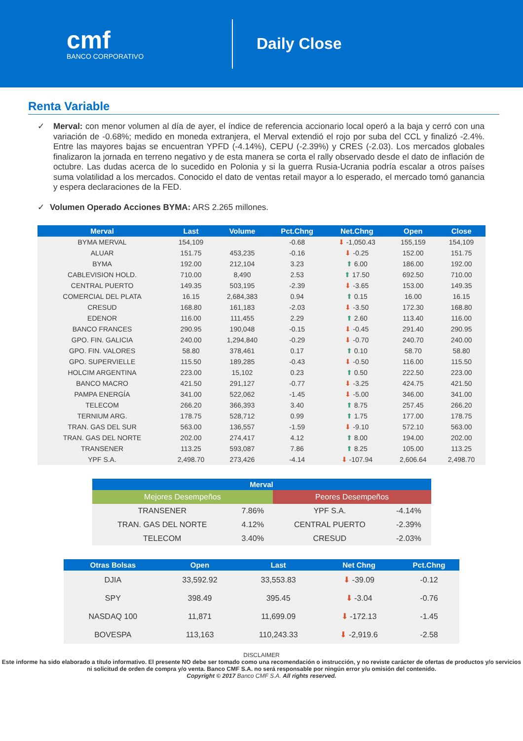cmf
BANCO CORPORATIVO
Daily Close
Renta Variable
✓ Merval: con menor volumen al día de ayer, el índice de referencia accionario local operó a la baja y cerró con una variación de -0.68%; medido en moneda extranjera, el Merval extendió el rojo por suba del CCL y finalizó -2.4%. Entre las mayores bajas se encuentran YPFD (-4.14%), CEPU (-2.39%) y CRES (-2.03). Los mercados globales finalizaron la jornada en terreno negativo y de esta manera se corta el rally observado desde el dato de inflación de octubre. Las dudas acerca de lo sucedido en Polonia y si la guerra Rusia-Ucrania podría escalar a otros países suma volatilidad a los mercados. Conocido el dato de ventas retail mayor a lo esperado, el mercado tomó ganancia y espera declaraciones de la FED.
✓ Volumen Operado Acciones BYMA: ARS 2.265 millones.
| Merval | Last | Volume | Pct.Chng | Net.Chng | Open | Close |
| --- | --- | --- | --- | --- | --- | --- |
| BYMA MERVAL | 154,109 | | -0.68 | ⬇ -1,050.43 | 155,159 | 154,109 |
| ALUAR | 151.75 | 453,235 | -0.16 | ⬇ -0.25 | 152.00 | 151.75 |
| BYMA | 192.00 | 212,104 | 3.23 | ⬆ 6.00 | 186.00 | 192.00 |
| CABLEVISION HOLD. | 710.00 | 8,490 | 2.53 | ⬆ 17.50 | 692.50 | 710.00 |
| CENTRAL PUERTO | 149.35 | 503,195 | -2.39 | ⬇ -3.65 | 153.00 | 149.35 |
| COMERCIAL DEL PLATA | 16.15 | 2,684,383 | 0.94 | ⬆ 0.15 | 16.00 | 16.15 |
| CRESUD | 168.80 | 161,183 | -2.03 | ⬇ -3.50 | 172.30 | 168.80 |
| EDENOR | 116.00 | 111,455 | 2.29 | ⬆ 2.60 | 113.40 | 116.00 |
| BANCO FRANCES | 290.95 | 190,048 | -0.15 | ⬇ -0.45 | 291.40 | 290.95 |
| GPO. FIN. GALICIA | 240.00 | 1,294,840 | -0.29 | ⬇ -0.70 | 240.70 | 240.00 |
| GPO. FIN. VALORES | 58.80 | 378,461 | 0.17 | ⬆ 0.10 | 58.70 | 58.80 |
| GPO. SUPERVIELLE | 115.50 | 189,285 | -0.43 | ⬇ -0.50 | 116.00 | 115.50 |
| HOLCIM ARGENTINA | 223.00 | 15,102 | 0.23 | ⬆ 0.50 | 222.50 | 223.00 |
| BANCO MACRO | 421.50 | 291,127 | -0.77 | ⬇ -3.25 | 424.75 | 421.50 |
| PAMPA ENERGÍA | 341.00 | 522,062 | -1.45 | ⬇ -5.00 | 346.00 | 341.00 |
| TELECOM | 266.20 | 366,393 | 3.40 | ⬆ 8.75 | 257.45 | 266.20 |
| TERNIUM ARG. | 178.75 | 528,712 | 0.99 | ⬆ 1.75 | 177.00 | 178.75 |
| TRAN. GAS DEL SUR | 563.00 | 136,557 | -1.59 | ⬇ -9.10 | 572.10 | 563.00 |
| TRAN. GAS DEL NORTE | 202.00 | 274,417 | 4.12 | ⬆ 8.00 | 194.00 | 202.00 |
| TRANSENER | 113.25 | 593,087 | 7.86 | ⬆ 8.25 | 105.00 | 113.25 |
| YPF S.A. | 2,498.70 | 273,426 | -4.14 | ⬇ -107.94 | 2,606.64 | 2,498.70 |
| Merval | | | |
| --- | --- | --- | --- |
| Mejores Desempeños | | Peores Desempeños | |
| TRANSENER | 7.86% | YPF S.A. | -4.14% |
| TRAN. GAS DEL NORTE | 4.12% | CENTRAL PUERTO | -2.39% |
| TELECOM | 3.40% | CRESUD | -2.03% |
| Otras Bolsas | Open | Last | Net Chng | Pct.Chng |
| --- | --- | --- | --- | --- |
| DJIA | 33,592.92 | 33,553.83 | ⬇ -39.09 | -0.12 |
| SPY | 398.49 | 395.45 | ⬇ -3.04 | -0.76 |
| NASDAQ 100 | 11,871 | 11,699.09 | ⬇ -172.13 | -1.45 |
| BOVESPA | 113,163 | 110,243.33 | ⬇ -2,919.6 | -2.58 |
DISCLAIMER
Este informe ha sido elaborado a título informativo. El presente NO debe ser tomado como una recomendación o instrucción, y no reviste carácter de ofertas de productos y/o servicios ni solicitud de orden de compra y/o venta. Banco CMF S.A. no será responsable por ningún error y/u omisión del contenido.
Copyright © 2017 Banco CMF S.A. All rights reserved.